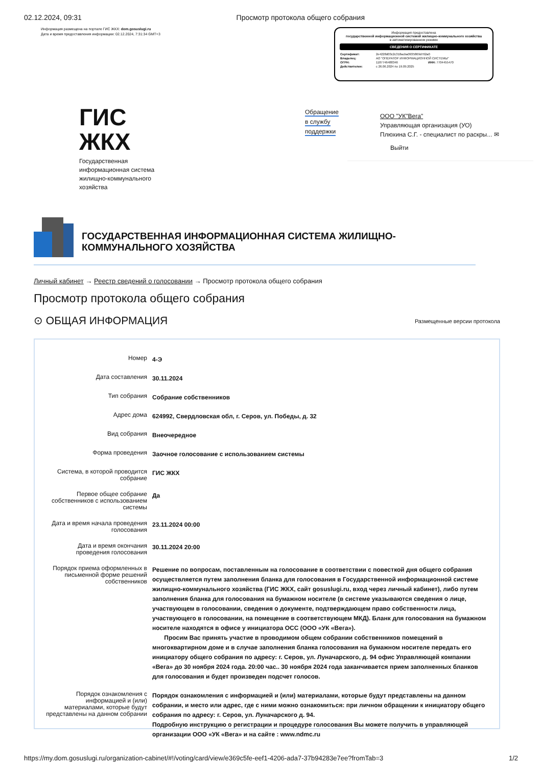02.12.2024, 09:31 Просмотр протокола общего собрания
Информация размещена на портале ГИС ЖКХ: dom.gosuslugi.ru
Дата и время предоставления информации: 02.12.2024, 7:31:34 GMT+3
Информация предоставлена
государственной информационной системой жилищно-коммунального хозяйства
в автоматизированном режиме
СВЕДЕНИЯ О СЕРТИФИКАТЕ
| Сертификат: | 2e4228d03c2c318acba0935869d762a0 | |
| Владелец: | АО "ОПЕРАТОР ИНФОРМАЦИОННОЙ СИСТЕМЫ" | |
| ОГРН: | 1187746488346 | ИНН: 7704455470 |
| Действителен: | с 26.06.2024 по 19.09.2025 | |
ГИС
ЖКХ
Государственная
информационная система
жилищно-коммунального
хозяйства
Обращение
в службу
поддержки
ООО "УК"Вега"
Управляющая организация (УО)
Плюхина С.Г. - специалист по раскры... ✉
Выйти
ГОСУДАРСТВЕННАЯ ИНФОРМАЦИОННАЯ СИСТЕМА ЖИЛИЩНО-КОММУНАЛЬНОГО ХОЗЯЙСТВА
Личный кабинет → Реестр сведений о голосовании → Просмотр протокола общего собрания
Просмотр протокола общего собрания
⊙ ОБЩАЯ ИНФОРМАЦИЯ Размещенные версии протокола
| Номер | 4-Э |
| Дата составления | 30.11.2024 |
| Тип собрания | Собрание собственников |
| Адрес дома | 624992, Свердловская обл, г. Серов, ул. Победы, д. 32 |
| Вид собрания | Внеочередное |
| Форма проведения | Заочное голосование с использованием системы |
| Система, в которой проводится собрание | ГИС ЖКХ |
| Первое общее собрание собственников с использованием системы | Да |
| Дата и время начала проведения голосования | 23.11.2024 00:00 |
| Дата и время окончания проведения голосования | 30.11.2024 20:00 |
| Порядок приема оформленных в письменной форме решений собственников | Решение по вопросам, поставленным на голосование в соответствии с повесткой дня общего собрания осуществляется путем заполнения бланка для голосования в Государственной информационной системе жилищно-коммунального хозяйства (ГИС ЖКХ, сайт gosuslugi.ru, вход через личный кабинет), либо путем заполнения бланка для голосования на бумажном носителе (в системе указываются сведения о лице, участвующем в голосовании, сведения о документе, подтверждающем право собственности лица, участвующего в голосовании, на помещение в соответствующем МКД). Бланк для голосования на бумажном носителе находятся в офисе у инициатора ОСС (ООО «УК «Вега»). Просим Вас принять участие в проводимом общем собрании собственников помещений в многоквартирном доме и в случае заполнения бланка голосования на бумажном носителе передать его инициатору общего собрания по адресу: г. Серов, ул. Луначарского, д. 94 офис Управляющей компании «Вега» до 30 ноября 2024 года. 20:00 час.. 30 ноября 2024 года заканчивается прием заполненных бланков для голосования и будет произведен подсчет голосов. |
| Порядок ознакомления с информацией и (или) материалами, которые будут представлены на данном собрании | Порядок ознакомления с информацией и (или) материалами, которые будут представлены на данном собрании, и место или адрес, где с ними можно ознакомиться: при личном обращении к инициатору общего собрания по адресу: г. Серов, ул. Луначарского д. 94. Подробную инструкцию о регистрации и процедуре голосования Вы можете получить в управляющей организации ООО «УК «Вега» и на сайте : www.ndmc.ru |
https://my.dom.gosuslugi.ru/organization-cabinet/#!/voting/card/view/e369c5fe-eef1-4206-ada7-37b94283e7ee?fromTab=3 1/2